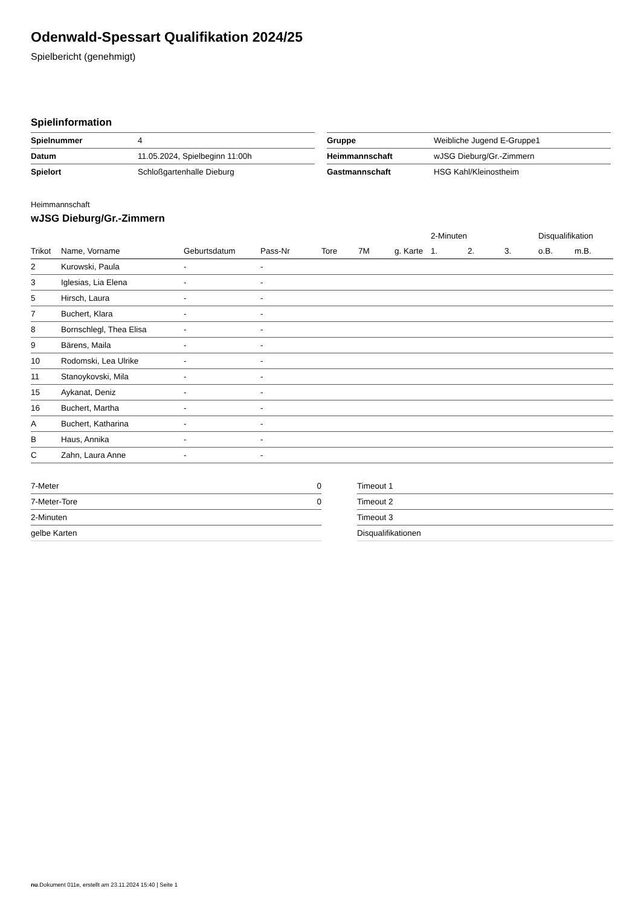Odenwald-Spessart Qualifikation 2024/25
Spielbericht (genehmigt)
Spielinformation
| Spielnummer | 4 |
| Datum | 11.05.2024, Spielbeginn 11:00h |
| Spielort | Schloßgartenhalle Dieburg |
| Gruppe | Weibliche Jugend E-Gruppe1 |
| Heimmannschaft | wJSG Dieburg/Gr.-Zimmern |
| Gastmannschaft | HSG Kahl/Kleinostheim |
Heimmannschaft
wJSG Dieburg/Gr.-Zimmern
| | | | | | | | 2-Minuten | | | Disqualifikation | |
| --- | --- | --- | --- | --- | --- | --- | --- | --- | --- | --- | --- |
| Trikot | Name, Vorname | Geburtsdatum | Pass-Nr | Tore | 7M | g. Karte | 1. | 2. | 3. | o.B. | m.B. |
| 2 | Kurowski, Paula | - | - | | | | | | | | |
| 3 | Iglesias, Lia Elena | - | - | | | | | | | | |
| 5 | Hirsch, Laura | - | - | | | | | | | | |
| 7 | Buchert, Klara | - | - | | | | | | | | |
| 8 | Bornschlegl, Thea Elisa | - | - | | | | | | | | |
| 9 | Bärens, Maila | - | - | | | | | | | | |
| 10 | Rodomski, Lea Ulrike | - | - | | | | | | | | |
| 11 | Stanoykovski, Mila | - | - | | | | | | | | |
| 15 | Aykanat, Deniz | - | - | | | | | | | | |
| 16 | Buchert, Martha | - | - | | | | | | | | |
| A | Buchert, Katharina | - | - | | | | | | | | |
| B | Haus, Annika | - | - | | | | | | | | |
| C | Zahn, Laura Anne | - | - | | | | | | | | |
| 7-Meter | 0 |
| 7-Meter-Tore | 0 |
| 2-Minuten | |
| gelbe Karten | |
| Timeout 1 |
| Timeout 2 |
| Timeout 3 |
| Disqualifikationen |
nu.Dokument 011e, erstellt am 23.11.2024 15:40 | Seite 1